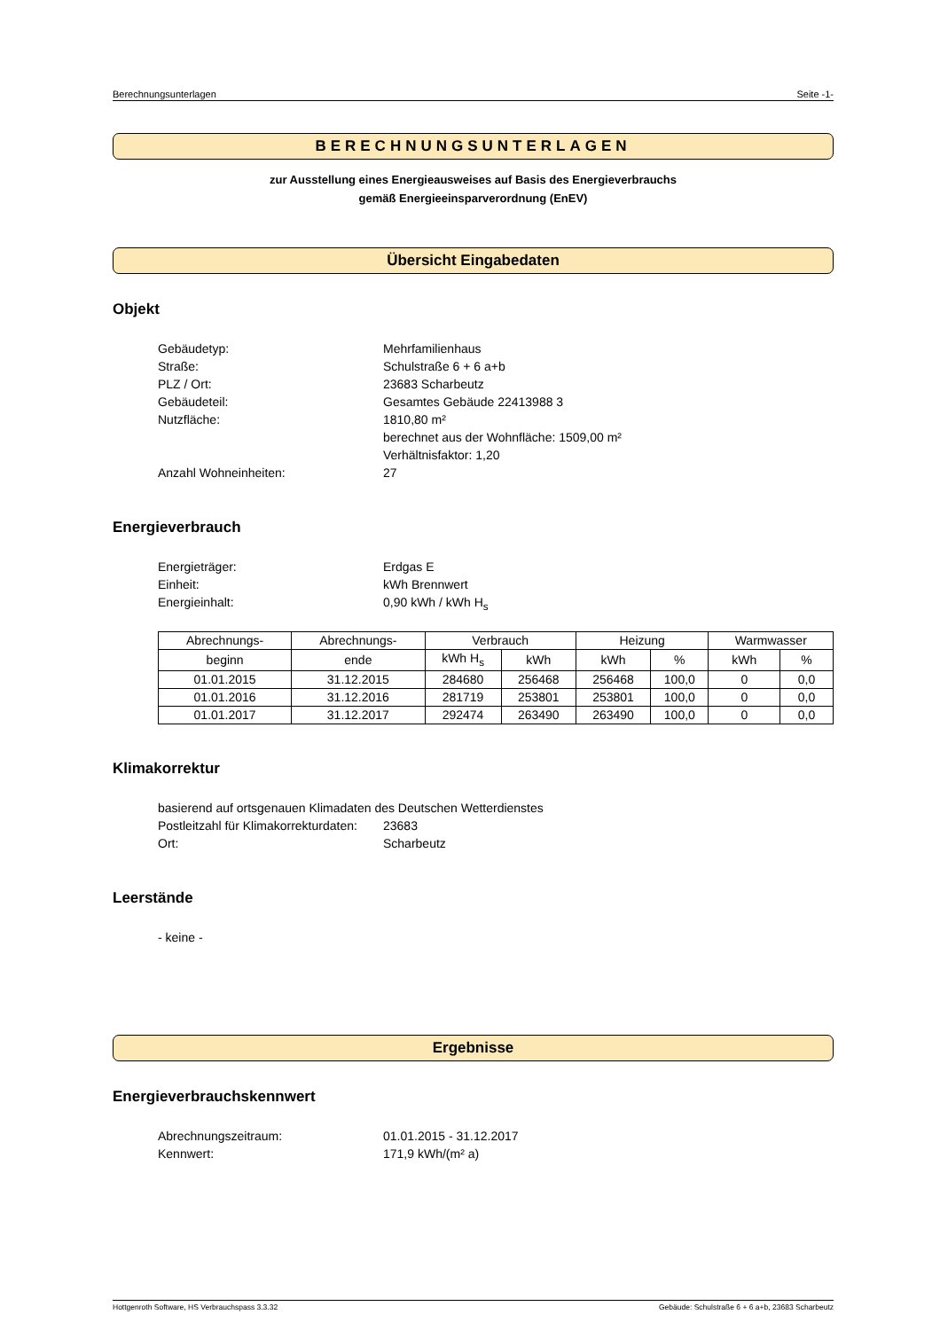Berechnungsunterlagen Seite -1-
BERECHNUNGSUNTERLAGEN
zur Ausstellung eines Energieausweises auf Basis des Energieverbrauchs
gemäß Energieeinsparverordnung (EnEV)
Übersicht Eingabedaten
Objekt
Gebäudetyp: Mehrfamilienhaus
Straße: Schulstraße 6 + 6 a+b
PLZ / Ort: 23683 Scharbeutz
Gebäudeteil: Gesamtes Gebäude 22413988 3
Nutzfläche: 1810,80 m²
berechnet aus der Wohnfläche: 1509,00 m²
Verhältnisfaktor: 1,20
Anzahl Wohneinheiten: 27
Energieverbrauch
Energieträger: Erdgas E
Einheit: kWh Brennwert
Energieinhalt: 0,90 kWh / kWh H<sub>s</sub>
| Abrechnungs- | Abrechnungs- | Verbrauch | | Heizung | | Warmwasser | |
| --- | --- | --- | --- | --- | --- | --- | --- |
| beginn | ende | kWh H<sub>s</sub> | kWh | kWh | % | kWh | % |
| 01.01.2015 | 31.12.2015 | 284680 | 256468 | 256468 | 100,0 | 0 | 0,0 |
| 01.01.2016 | 31.12.2016 | 281719 | 253801 | 253801 | 100,0 | 0 | 0,0 |
| 01.01.2017 | 31.12.2017 | 292474 | 263490 | 263490 | 100,0 | 0 | 0,0 |
Klimakorrektur
basierend auf ortsgenauen Klimadaten des Deutschen Wetterdienstes
Postleitzahl für Klimakorrekturdaten: 23683
Ort: Scharbeutz
Leerstände
- keine -
Ergebnisse
Energieverbrauchskennwert
Abrechnungszeitraum: 01.01.2015 - 31.12.2017
Kennwert: 171,9 kWh/(m² a)
Hottgenroth Software, HS Verbrauchspass 3.3.32 Gebäude: Schulstraße 6 + 6 a+b, 23683 Scharbeutz